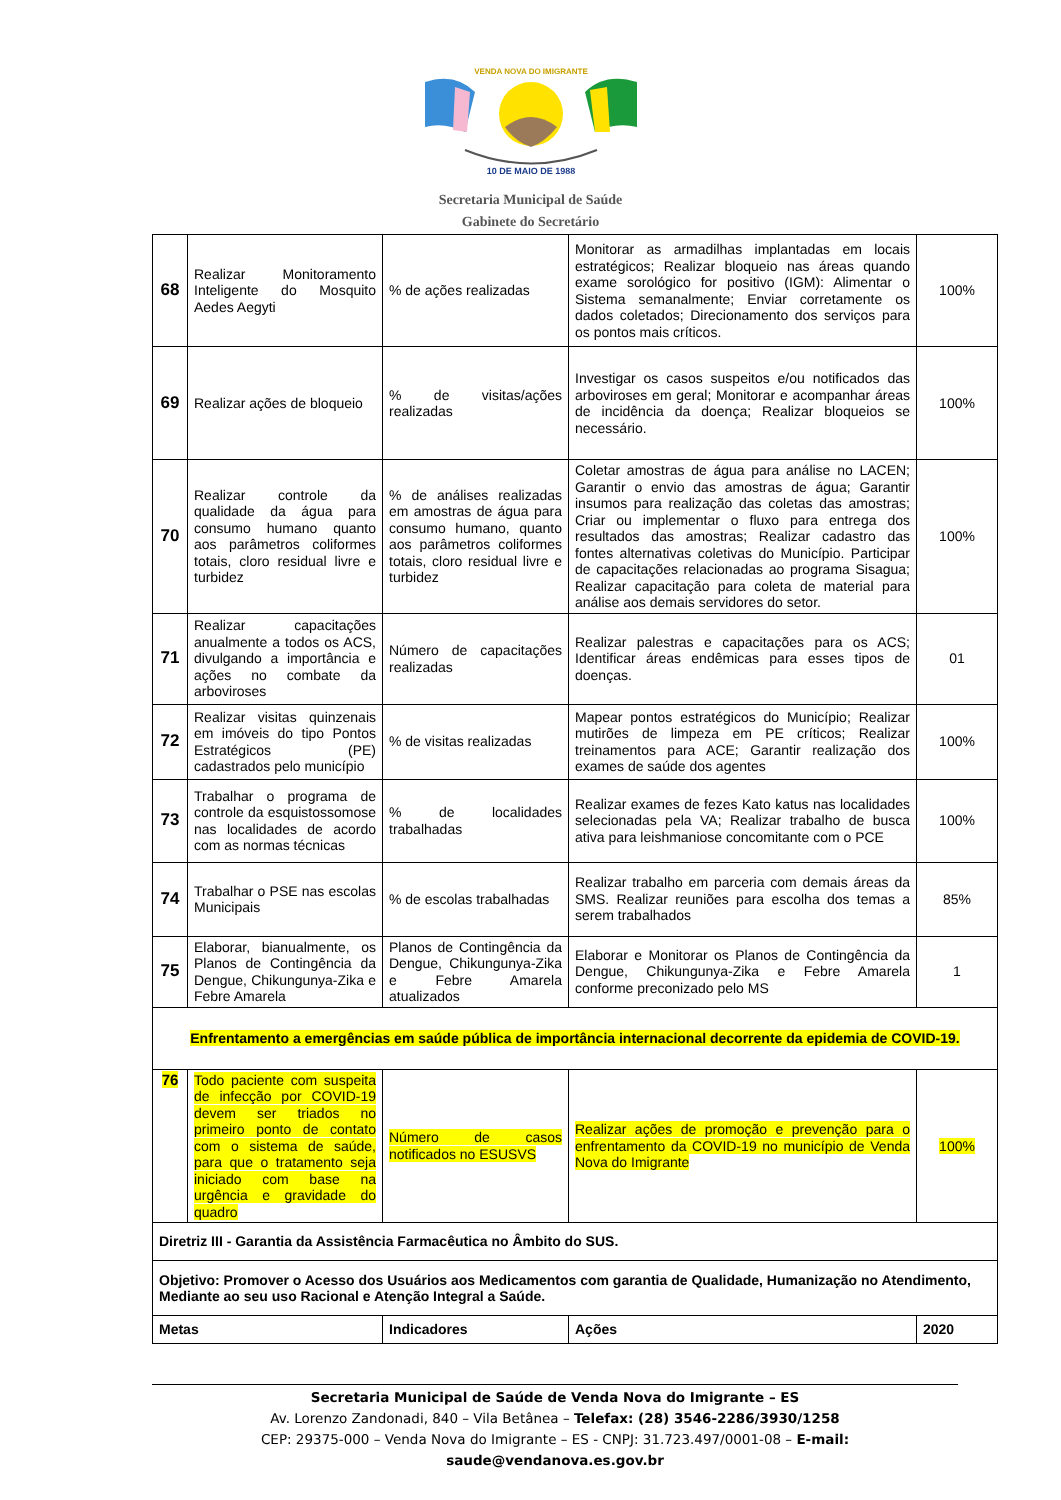VENDA NOVA DO IMIGRANTE
10 DE MAIO DE 1988
Secretaria Municipal de Saúde
Gabinete do Secretário
| 68 | Realizar Monitoramento Inteligente do Mosquito Aedes Aegyti | % de ações realizadas | Monitorar as armadilhas implantadas em locais estratégicos; Realizar bloqueio nas áreas quando exame sorológico for positivo (IGM): Alimentar o Sistema semanalmente; Enviar corretamente os dados coletados; Direcionamento dos serviços para os pontos mais críticos. | 100% |
| 69 | Realizar ações de bloqueio | % de visitas/ações realizadas | Investigar os casos suspeitos e/ou notificados das arboviroses em geral; Monitorar e acompanhar áreas de incidência da doença; Realizar bloqueios se necessário. | 100% |
| 70 | Realizar controle da qualidade da água para consumo humano quanto aos parâmetros coliformes totais, cloro residual livre e turbidez | % de análises realizadas em amostras de água para consumo humano, quanto aos parâmetros coliformes totais, cloro residual livre e turbidez | Coletar amostras de água para análise no LACEN; Garantir o envio das amostras de água; Garantir insumos para realização das coletas das amostras; Criar ou implementar o fluxo para entrega dos resultados das amostras; Realizar cadastro das fontes alternativas coletivas do Município. Participar de capacitações relacionadas ao programa Sisagua; Realizar capacitação para coleta de material para análise aos demais servidores do setor. | 100% |
| 71 | Realizar capacitações anualmente a todos os ACS, divulgando a importância e ações no combate da arboviroses | Número de capacitações realizadas | Realizar palestras e capacitações para os ACS; Identificar áreas endêmicas para esses tipos de doenças. | 01 |
| 72 | Realizar visitas quinzenais em imóveis do tipo Pontos Estratégicos (PE) cadastrados pelo município | % de visitas realizadas | Mapear pontos estratégicos do Município; Realizar mutirões de limpeza em PE críticos; Realizar treinamentos para ACE; Garantir realização dos exames de saúde dos agentes | 100% |
| 73 | Trabalhar o programa de controle da esquistossomose nas localidades de acordo com as normas técnicas | % de localidades trabalhadas | Realizar exames de fezes Kato katus nas localidades selecionadas pela VA; Realizar trabalho de busca ativa para leishmaniose concomitante com o PCE | 100% |
| 74 | Trabalhar o PSE nas escolas Municipais | % de escolas trabalhadas | Realizar trabalho em parceria com demais áreas da SMS. Realizar reuniões para escolha dos temas a serem trabalhados | 85% |
| 75 | Elaborar, bianualmente, os Planos de Contingência da Dengue, Chikungunya-Zika e Febre Amarela | Planos de Contingência da Dengue, Chikungunya-Zika e Febre Amarela atualizados | Elaborar e Monitorar os Planos de Contingência da Dengue, Chikungunya-Zika e Febre Amarela conforme preconizado pelo MS | 1 |
| Enfrentamento a emergências em saúde pública de importância internacional decorrente da epidemia de COVID-19. | | | | |
| 76 | Todo paciente com suspeita de infecção por COVID-19 devem ser triados no primeiro ponto de contato com o sistema de saúde, para que o tratamento seja iniciado com base na urgência e gravidade do quadro | Número de casos notificados no ESUSVS | Realizar ações de promoção e prevenção para o enfrentamento da COVID-19 no município de Venda Nova do Imigrante | 100% |
| Diretriz III - Garantia da Assistência Farmacêutica no Âmbito do SUS. | | | | |
| Objetivo: Promover o Acesso dos Usuários aos Medicamentos com garantia de Qualidade, Humanização no Atendimento, Mediante ao seu uso Racional e Atenção Integral a Saúde. | | | | |
| Metas | | Indicadores | Ações | 2020 |
Secretaria Municipal de Saúde de Venda Nova do Imigrante – ES
Av. Lorenzo Zandonadi, 840 – Vila Betânea – Telefax: (28) 3546-2286/3930/1258
CEP: 29375-000 – Venda Nova do Imigrante – ES - CNPJ: 31.723.497/0001-08 – E-mail: saude@vendanova.es.gov.br